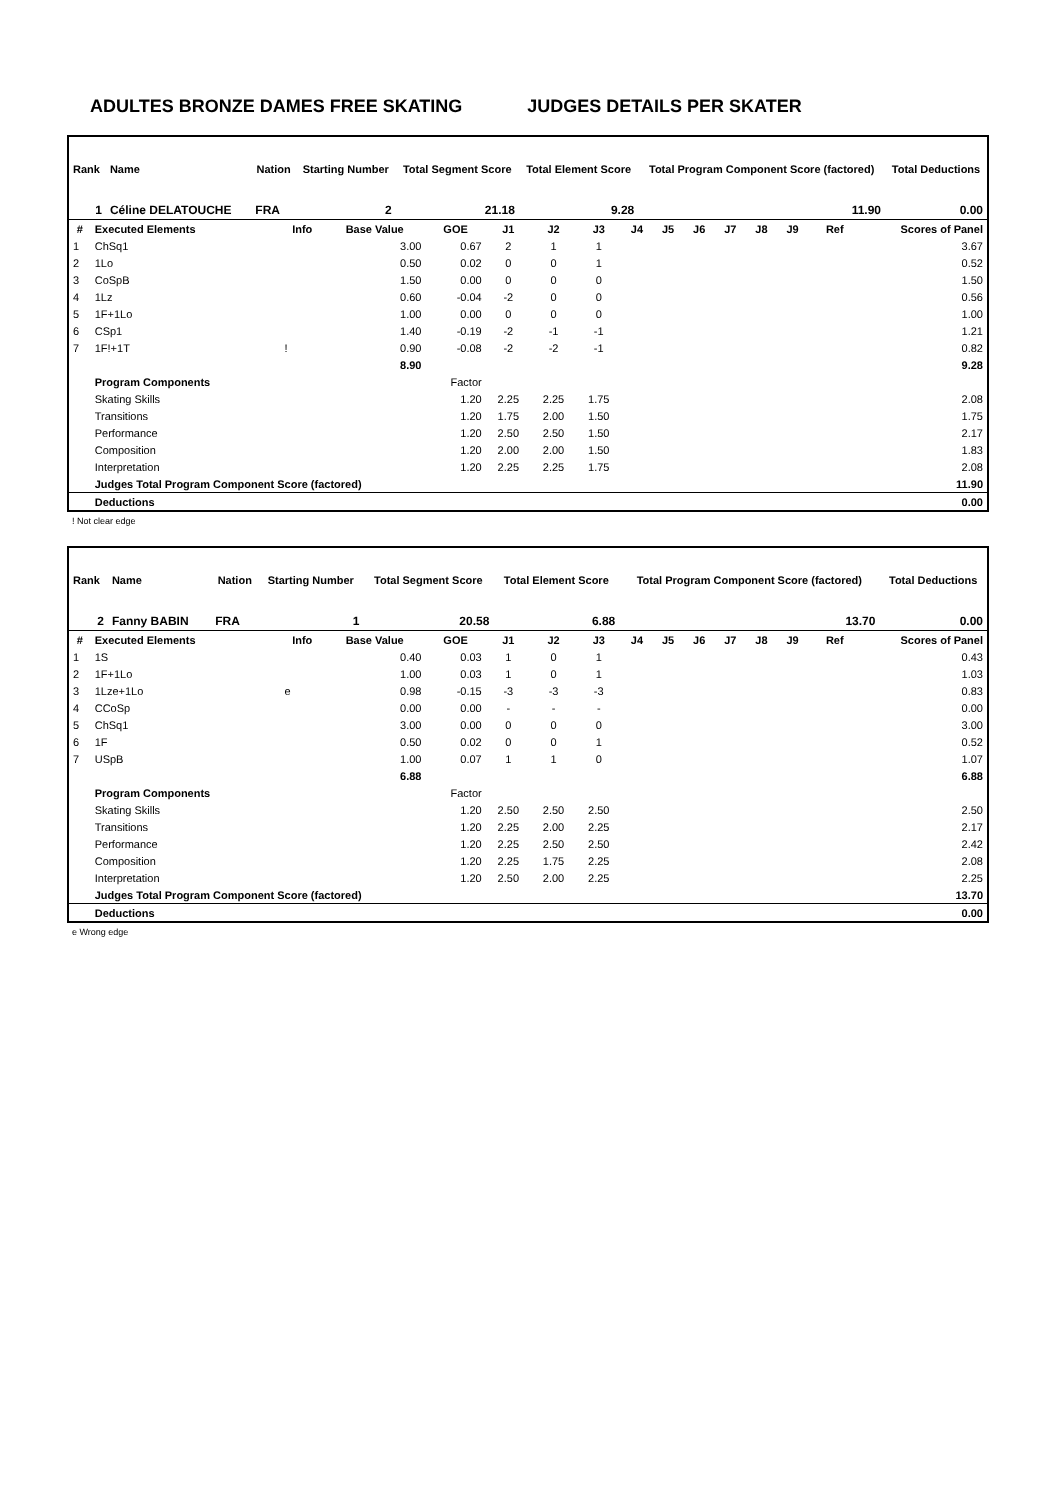ADULTES BRONZE DAMES FREE SKATING JUDGES DETAILS PER SKATER
| Rank | Name | | Nation | Starting Number | Total Segment Score | Total Element Score | Total Program Component Score (factored) | Total Deductions |
| --- | --- | --- | --- | --- | --- | --- | --- | --- |
| 1 | Céline DELATOUCHE | | FRA | 2 | 21.18 | 9.28 | 11.90 | 0.00 |
| # | Executed Elements | Info | Base Value | GOE | J1 | J2 | J3 | J4 | J5 | J6 | J7 | J8 | J9 | Ref | Scores of Panel |
| --- | --- | --- | --- | --- | --- | --- | --- | --- | --- | --- | --- | --- | --- | --- | --- |
| 1 | ChSq1 | | 3.00 | 0.67 | 2 | 1 | 1 | | | | | | | | 3.67 |
| 2 | 1Lo | | 0.50 | 0.02 | 0 | 0 | 1 | | | | | | | | 0.52 |
| 3 | CoSpB | | 1.50 | 0.00 | 0 | 0 | 0 | | | | | | | | 1.50 |
| 4 | 1Lz | | 0.60 | -0.04 | -2 | 0 | 0 | | | | | | | | 0.56 |
| 5 | 1F+1Lo | | 1.00 | 0.00 | 0 | 0 | 0 | | | | | | | | 1.00 |
| 6 | CSp1 | | 1.40 | -0.19 | -2 | -1 | -1 | | | | | | | | 1.21 |
| 7 | 1F!+1T | ! | 0.90 | -0.08 | -2 | -2 | -1 | | | | | | | | 0.82 |
| | | | 8.90 | | | | | | | | | | | | 9.28 |
| | Program Components | | | Factor | | | | | | | | | | | |
| | Skating Skills | | | 1.20 | 2.25 | 2.25 | 1.75 | | | | | | | | 2.08 |
| | Transitions | | | 1.20 | 1.75 | 2.00 | 1.50 | | | | | | | | 1.75 |
| | Performance | | | 1.20 | 2.50 | 2.50 | 1.50 | | | | | | | | 2.17 |
| | Composition | | | 1.20 | 2.00 | 2.00 | 1.50 | | | | | | | | 1.83 |
| | Interpretation | | | 1.20 | 2.25 | 2.25 | 1.75 | | | | | | | | 2.08 |
| | Judges Total Program Component Score (factored) | | | | | | | | | | | | | | 11.90 |
| | Deductions | | | | | | | | | | | | | | 0.00 |
! Not clear edge
| Rank | Name | | Nation | Starting Number | Total Segment Score | Total Element Score | Total Program Component Score (factored) | Total Deductions |
| --- | --- | --- | --- | --- | --- | --- | --- | --- |
| 2 | Fanny BABIN | | FRA | 1 | 20.58 | 6.88 | 13.70 | 0.00 |
| # | Executed Elements | Info | Base Value | GOE | J1 | J2 | J3 | J4 | J5 | J6 | J7 | J8 | J9 | Ref | Scores of Panel |
| --- | --- | --- | --- | --- | --- | --- | --- | --- | --- | --- | --- | --- | --- | --- | --- |
| 1 | 1S | | 0.40 | 0.03 | 1 | 0 | 1 | | | | | | | | 0.43 |
| 2 | 1F+1Lo | | 1.00 | 0.03 | 1 | 0 | 1 | | | | | | | | 1.03 |
| 3 | 1Lze+1Lo | e | 0.98 | -0.15 | -3 | -3 | -3 | | | | | | | | 0.83 |
| 4 | CCoSp | | 0.00 | 0.00 | - | - | - | | | | | | | | 0.00 |
| 5 | ChSq1 | | 3.00 | 0.00 | 0 | 0 | 0 | | | | | | | | 3.00 |
| 6 | 1F | | 0.50 | 0.02 | 0 | 0 | 1 | | | | | | | | 0.52 |
| 7 | USpB | | 1.00 | 0.07 | 1 | 1 | 0 | | | | | | | | 1.07 |
| | | | 6.88 | | | | | | | | | | | | 6.88 |
| | Program Components | | | Factor | | | | | | | | | | | |
| | Skating Skills | | | 1.20 | 2.50 | 2.50 | 2.50 | | | | | | | | 2.50 |
| | Transitions | | | 1.20 | 2.25 | 2.00 | 2.25 | | | | | | | | 2.17 |
| | Performance | | | 1.20 | 2.25 | 2.50 | 2.50 | | | | | | | | 2.42 |
| | Composition | | | 1.20 | 2.25 | 1.75 | 2.25 | | | | | | | | 2.08 |
| | Interpretation | | | 1.20 | 2.50 | 2.00 | 2.25 | | | | | | | | 2.25 |
| | Judges Total Program Component Score (factored) | | | | | | | | | | | | | | 13.70 |
| | Deductions | | | | | | | | | | | | | | 0.00 |
e Wrong edge